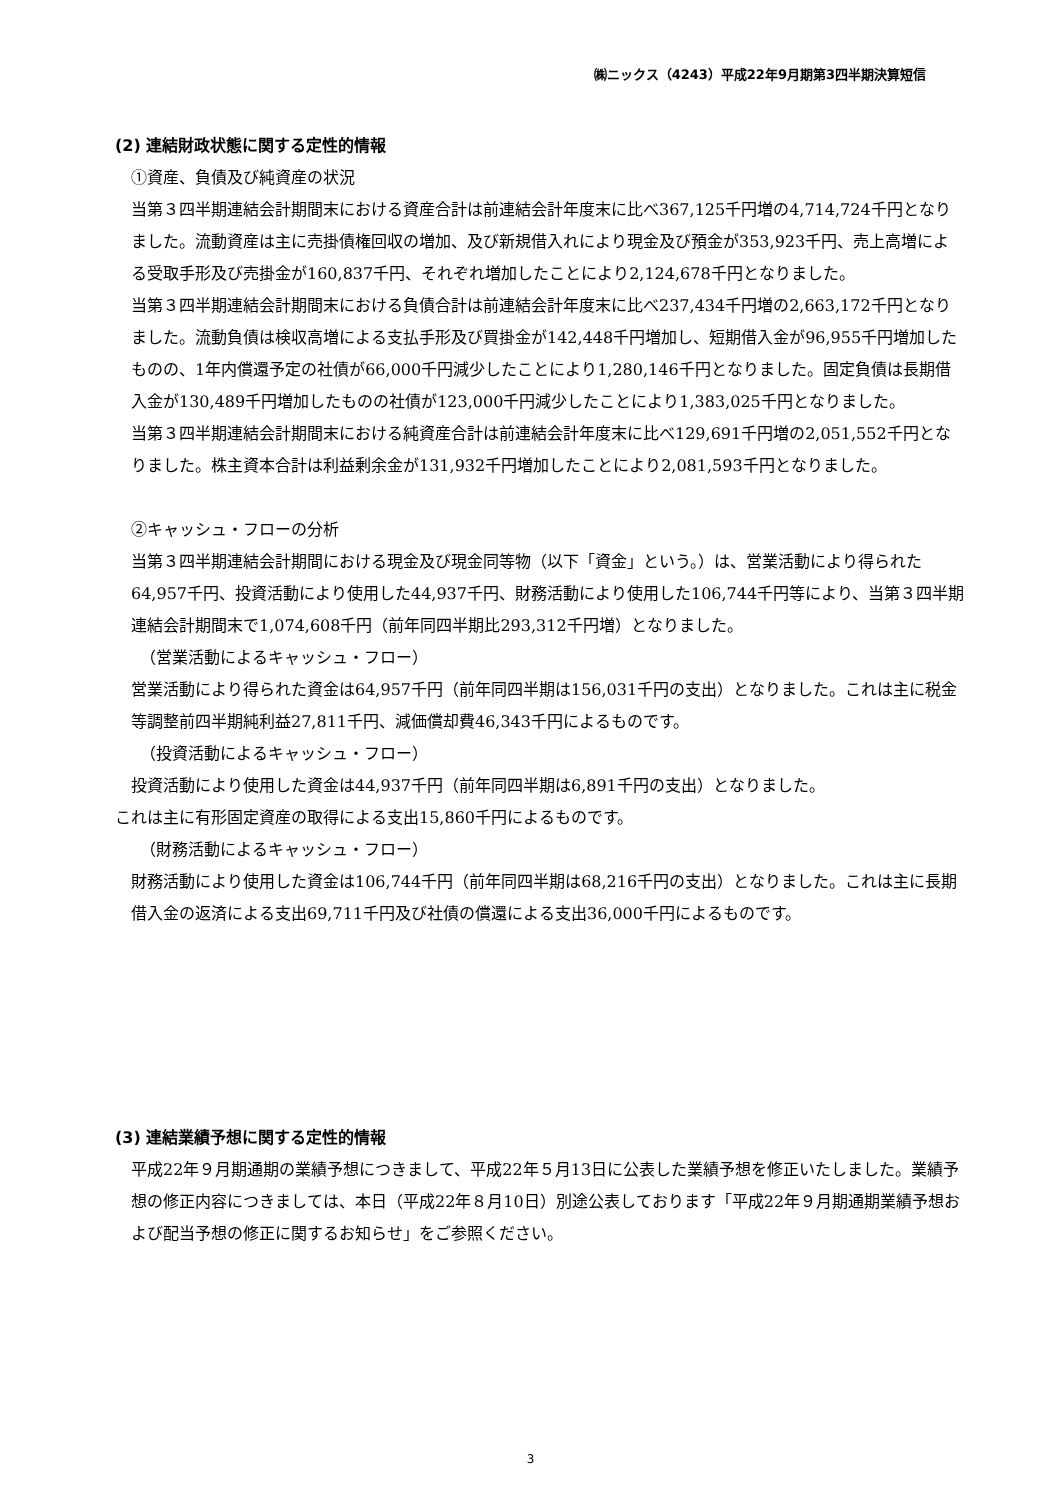㈱ニックス（4243）平成22年9月期第3四半期決算短信
(2) 連結財政状態に関する定性的情報
①資産、負債及び純資産の状況
当第３四半期連結会計期間末における資産合計は前連結会計年度末に比べ367,125千円増の4,714,724千円となりました。流動資産は主に売掛債権回収の増加、及び新規借入れにより現金及び預金が353,923千円、売上高増による受取手形及び売掛金が160,837千円、それぞれ増加したことにより2,124,678千円となりました。
当第３四半期連結会計期間末における負債合計は前連結会計年度末に比べ237,434千円増の2,663,172千円となりました。流動負債は検収高増による支払手形及び買掛金が142,448千円増加し、短期借入金が96,955千円増加したものの、1年内償還予定の社債が66,000千円減少したことにより1,280,146千円となりました。固定負債は長期借入金が130,489千円増加したものの社債が123,000千円減少したことにより1,383,025千円となりました。
当第３四半期連結会計期間末における純資産合計は前連結会計年度末に比べ129,691千円増の2,051,552千円となりました。株主資本合計は利益剰余金が131,932千円増加したことにより2,081,593千円となりました。
②キャッシュ・フローの分析
当第３四半期連結会計期間における現金及び現金同等物（以下「資金」という。）は、営業活動により得られた64,957千円、投資活動により使用した44,937千円、財務活動により使用した106,744千円等により、当第３四半期連結会計期間末で1,074,608千円（前年同四半期比293,312千円増）となりました。
（営業活動によるキャッシュ・フロー）
営業活動により得られた資金は64,957千円（前年同四半期は156,031千円の支出）となりました。これは主に税金等調整前四半期純利益27,811千円、減価償却費46,343千円によるものです。
（投資活動によるキャッシュ・フロー）
投資活動により使用した資金は44,937千円（前年同四半期は6,891千円の支出）となりました。
これは主に有形固定資産の取得による支出15,860千円によるものです。
（財務活動によるキャッシュ・フロー）
財務活動により使用した資金は106,744千円（前年同四半期は68,216千円の支出）となりました。これは主に長期借入金の返済による支出69,711千円及び社債の償還による支出36,000千円によるものです。
(3) 連結業績予想に関する定性的情報
平成22年９月期通期の業績予想につきまして、平成22年５月13日に公表した業績予想を修正いたしました。業績予想の修正内容につきましては、本日（平成22年８月10日）別途公表しております「平成22年９月期通期業績予想および配当予想の修正に関するお知らせ」をご参照ください。
3